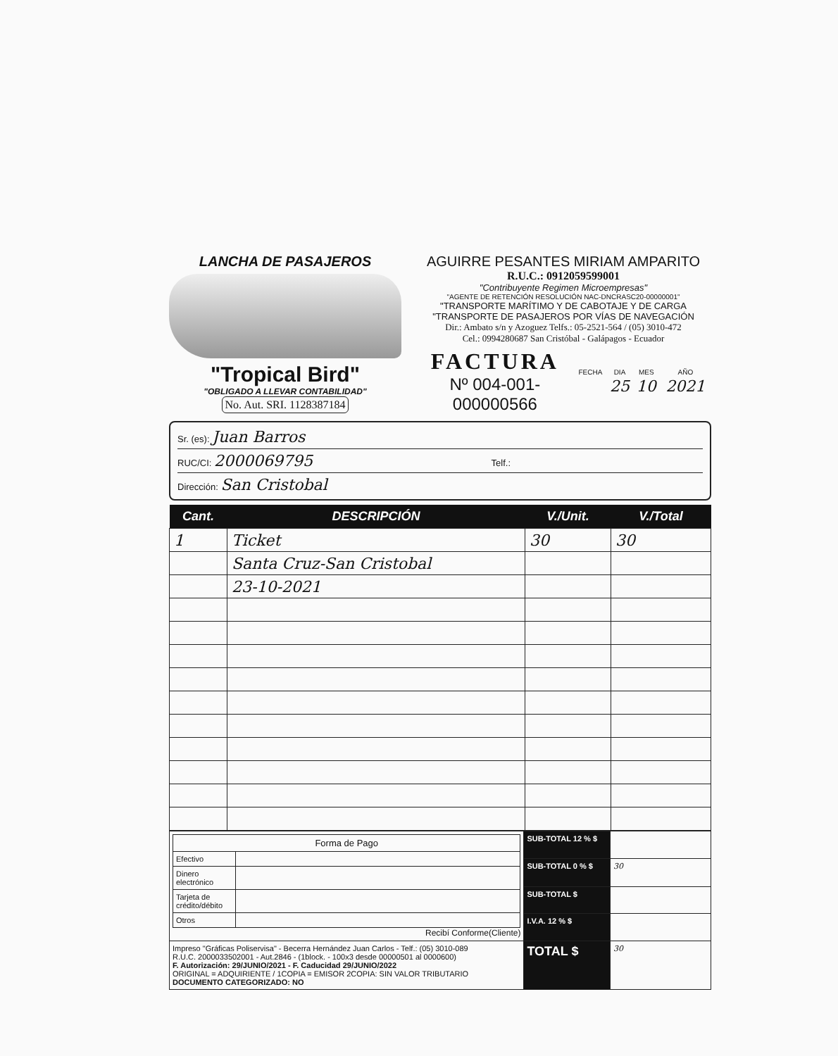LANCHA DE PASAJEROS
"Tropical Bird"
"OBLIGADO A LLEVAR CONTABILIDAD"
No. Aut. SRI. 1128387184
AGUIRRE PESANTES MIRIAM AMPARITO
R.U.C.: 0912059599001
"Contribuyente Regimen Microempresas"
"AGENTE DE RETENCIÓN RESOLUCIÓN NAC-DNCRASC20-00000001"
"TRANSPORTE MARÍTIMO Y DE CABOTAJE Y DE CARGA
"TRANSPORTE DE PASAJEROS POR VÍAS DE NAVEGACIÓN
Dir.: Ambato s/n y Azoguez Telfs.: 05-2521-564 / (05) 3010-472
Cel.: 0994280687 San Cristóbal - Galápagos - Ecuador
FACTURA
Nº 004-001- 000000566
| FECHA | DIA | MES | AÑO |
| | 25 | 10 | 2021 |
Sr. (es): Juan Barros
RUC/CI: 2000069795 Telf.:
Dirección: San Cristobal
| Cant. | DESCRIPCIÓN | V./Unit. | V./Total |
| --- | --- | --- | --- |
| 1 | Ticket | 30 | 30 |
| | Santa Cruz-San Cristobal | | |
| | 23-10-2021 | | |
| / Forma de Pago / / / Efectivo / / / Dinero electrónico / / / Tarjeta de crédito/débito / / / Otros / / Recibí Conforme(Cliente) | SUB-TOTAL 12 % $ | |
| | SUB-TOTAL 0 % $ | 30 |
| | SUB-TOTAL $ | |
| | I.V.A. 12 % $ | |
| Impreso "Gráficas Poliservisa" - Becerra Hernández Juan Carlos - Telf.: (05) 3010-089 R.U.C. 2000033502001 - Aut.2846 - (1block. - 100x3 desde 00000501 al 0000600) F. Autorización: 29/JUNIO/2021 - F. Caducidad 29/JUNIO/2022 ORIGINAL = ADQUIRIENTE / 1COPIA = EMISOR 2COPIA: SIN VALOR TRIBUTARIO DOCUMENTO CATEGORIZADO: NO | TOTAL $ | 30 |